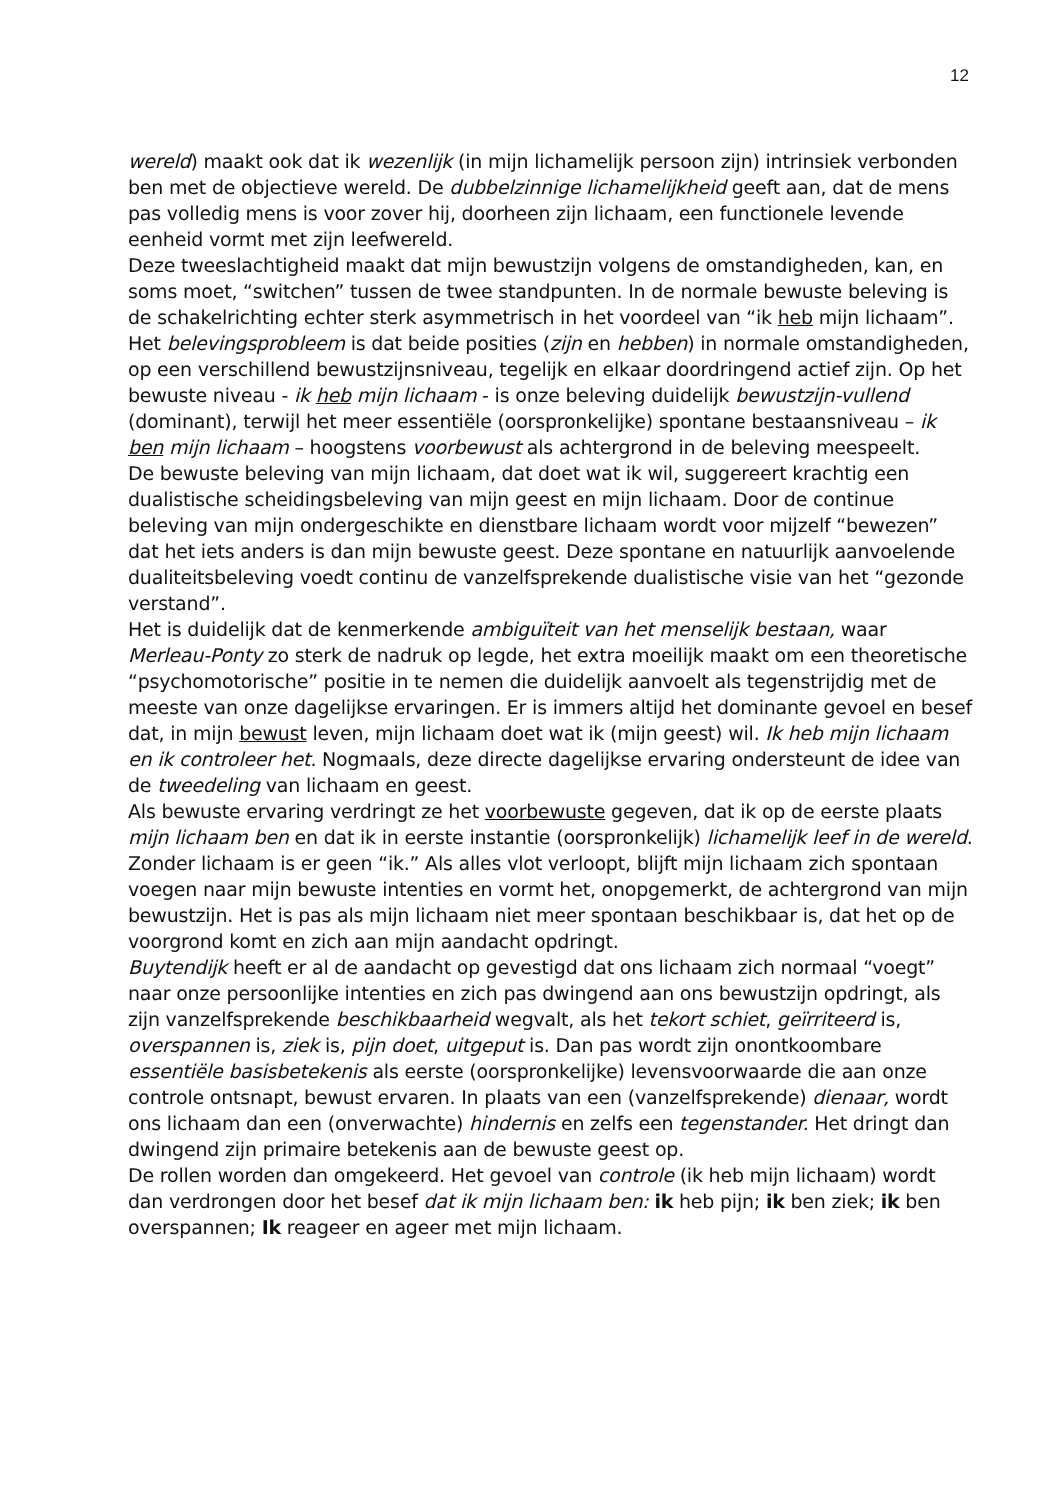12
wereld) maakt ook dat ik wezenlijk (in mijn lichamelijk persoon zijn) intrinsiek verbonden ben met de objectieve wereld. De dubbelzinnige lichamelijkheid geeft aan, dat de mens pas volledig mens is voor zover hij, doorheen zijn lichaam, een functionele levende eenheid vormt met zijn leefwereld.
Deze tweeslachtigheid maakt dat mijn bewustzijn volgens de omstandigheden, kan, en soms moet, “switchen” tussen de twee standpunten. In de normale bewuste beleving is de schakelrichting echter sterk asymmetrisch in het voordeel van “ik heb mijn lichaam”.
Het belevingsprobleem is dat beide posities (zijn en hebben) in normale omstandigheden, op een verschillend bewustzijnsniveau, tegelijk en elkaar doordringend actief zijn. Op het bewuste niveau - ik heb mijn lichaam - is onze beleving duidelijk bewustzijn-vullend (dominant), terwijl het meer essentiële (oorspronkelijke) spontane bestaansniveau – ik ben mijn lichaam – hoogstens voorbewust als achtergrond in de beleving meespeelt.
De bewuste beleving van mijn lichaam, dat doet wat ik wil, suggereert krachtig een dualistische scheidingsbeleving van mijn geest en mijn lichaam. Door de continue beleving van mijn ondergeschikte en dienstbare lichaam wordt voor mijzelf “bewezen” dat het iets anders is dan mijn bewuste geest. Deze spontane en natuurlijk aanvoelende dualiteitsbeleving voedt continu de vanzelfsprekende dualistische visie van het “gezonde verstand”.
Het is duidelijk dat de kenmerkende ambiguïteit van het menselijk bestaan, waar Merleau-Ponty zo sterk de nadruk op legde, het extra moeilijk maakt om een theoretische “psychomotorische” positie in te nemen die duidelijk aanvoelt als tegenstrijdig met de meeste van onze dagelijkse ervaringen. Er is immers altijd het dominante gevoel en besef dat, in mijn bewust leven, mijn lichaam doet wat ik (mijn geest) wil. Ik heb mijn lichaam en ik controleer het. Nogmaals, deze directe dagelijkse ervaring ondersteunt de idee van de tweedeling van lichaam en geest.
Als bewuste ervaring verdringt ze het voorbewuste gegeven, dat ik op de eerste plaats mijn lichaam ben en dat ik in eerste instantie (oorspronkelijk) lichamelijk leef in de wereld. Zonder lichaam is er geen “ik.” Als alles vlot verloopt, blijft mijn lichaam zich spontaan voegen naar mijn bewuste intenties en vormt het, onopgemerkt, de achtergrond van mijn bewustzijn. Het is pas als mijn lichaam niet meer spontaan beschikbaar is, dat het op de voorgrond komt en zich aan mijn aandacht opdringt.
Buytendijk heeft er al de aandacht op gevestigd dat ons lichaam zich normaal “voegt” naar onze persoonlijke intenties en zich pas dwingend aan ons bewustzijn opdringt, als zijn vanzelfsprekende beschikbaarheid wegvalt, als het tekort schiet, geïrriteerd is, overspannen is, ziek is, pijn doet, uitgeput is. Dan pas wordt zijn onontkoombare essentiële basisbetekenis als eerste (oorspronkelijke) levensvoorwaarde die aan onze controle ontsnapt, bewust ervaren. In plaats van een (vanzelfsprekende) dienaar, wordt ons lichaam dan een (onverwachte) hindernis en zelfs een tegenstander. Het dringt dan dwingend zijn primaire betekenis aan de bewuste geest op.
De rollen worden dan omgekeerd. Het gevoel van controle (ik heb mijn lichaam) wordt dan verdrongen door het besef dat ik mijn lichaam ben: ik heb pijn; ik ben ziek; ik ben overspannen; Ik reageer en ageer met mijn lichaam.